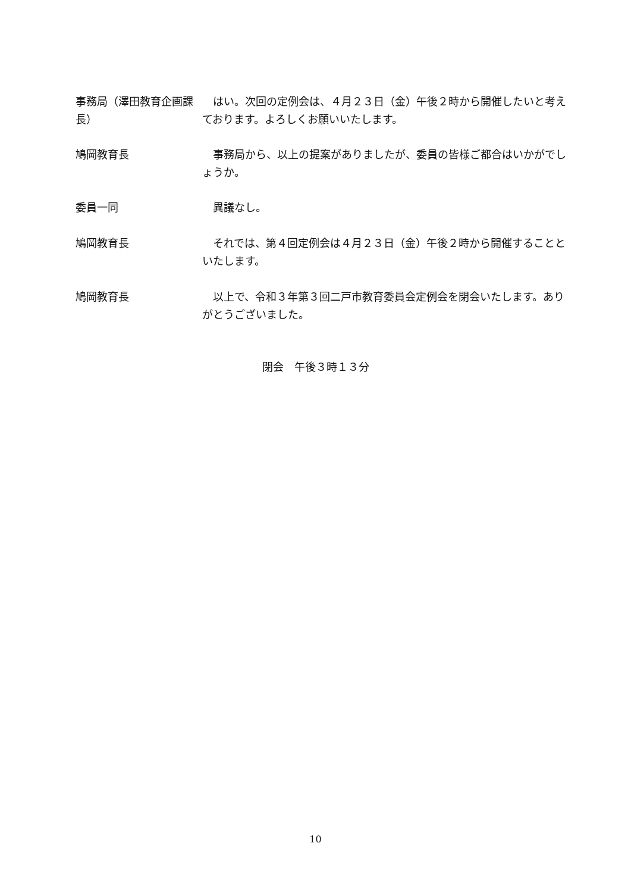事務局（澤田教育企画課長）
　はい。次回の定例会は、４月２３日（金）午後２時から開催したいと考えております。よろしくお願いいたします。
鳩岡教育長 　事務局から、以上の提案がありましたが、委員の皆様ご都合はいかがでしょうか。
委員一同 　異議なし。
鳩岡教育長 　それでは、第４回定例会は４月２３日（金）午後２時から開催することといたします。
鳩岡教育長 　以上で、令和３年第３回二戸市教育委員会定例会を閉会いたします。ありがとうございました。
閉会　午後３時１３分
10